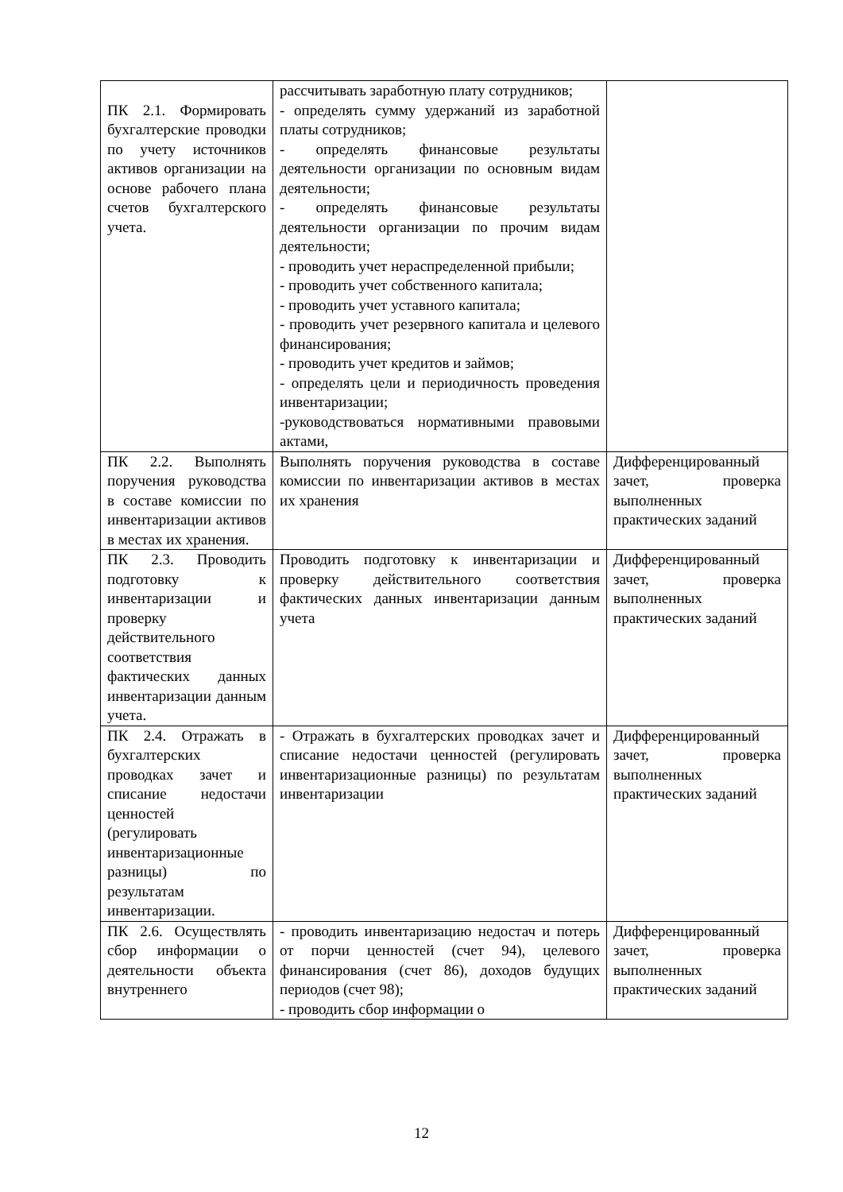| ПК 2.1. Формировать бухгалтерские проводки по учету источников активов организации на основе рабочего плана счетов бухгалтерского учета. | рассчитывать заработную плату сотрудников; - определять сумму удержаний из заработной платы сотрудников; - определять финансовые результаты деятельности организации по основным видам деятельности; - определять финансовые результаты деятельности организации по прочим видам деятельности; - проводить учет нераспределенной прибыли; - проводить учет собственного капитала; - проводить учет уставного капитала; - проводить учет резервного капитала и целевого финансирования; - проводить учет кредитов и займов; - определять цели и периодичность проведения инвентаризации; -руководствоваться нормативными правовыми актами, | |
| ПК 2.2. Выполнять поручения руководства в составе комиссии по инвентаризации активов в местах их хранения. | Выполнять поручения руководства в составе комиссии по инвентаризации активов в местах их хранения | Дифференцированный зачет, проверка выполненных практических заданий |
| ПК 2.3. Проводить подготовку к инвентаризации и проверку действительного соответствия фактических данных инвентаризации данным учета. | Проводить подготовку к инвентаризации и проверку действительного соответствия фактических данных инвентаризации данным учета | Дифференцированный зачет, проверка выполненных практических заданий |
| ПК 2.4. Отражать в бухгалтерских проводках зачет и списание недостачи ценностей (регулировать инвентаризационные разницы) по результатам инвентаризации. | - Отражать в бухгалтерских проводках зачет и списание недостачи ценностей (регулировать инвентаризационные разницы) по результатам инвентаризации | Дифференцированный зачет, проверка выполненных практических заданий |
| ПК 2.6. Осуществлять сбор информации о деятельности объекта внутреннего | - проводить инвентаризацию недостач и потерь от порчи ценностей (счет 94), целевого финансирования (счет 86), доходов будущих периодов (счет 98); - проводить сбор информации о | Дифференцированный зачет, проверка выполненных практических заданий |
12